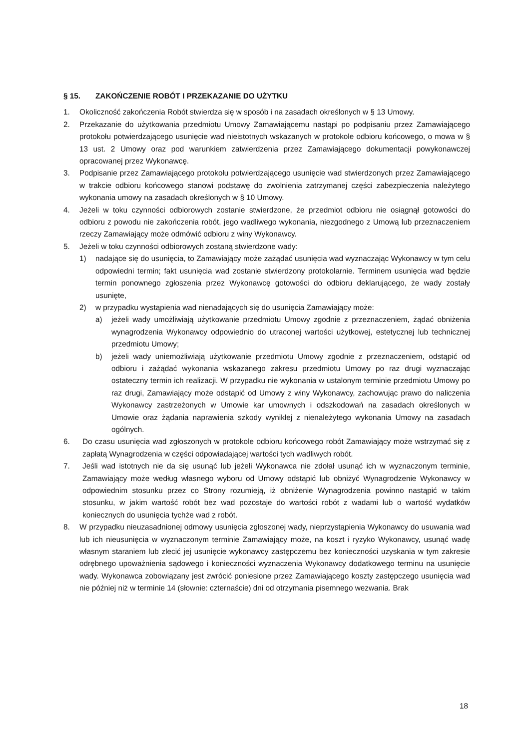§ 15. ZAKOŃCZENIE ROBÓT I PRZEKAZANIE DO UŻYTKU
1. Okoliczność zakończenia Robót stwierdza się w sposób i na zasadach określonych w § 13 Umowy.
2. Przekazanie do użytkowania przedmiotu Umowy Zamawiającemu nastąpi po podpisaniu przez Zamawiającego protokołu potwierdzającego usunięcie wad nieistotnych wskazanych w protokole odbioru końcowego, o mowa w § 13 ust. 2 Umowy oraz pod warunkiem zatwierdzenia przez Zamawiającego dokumentacji powykonawczej opracowanej przez Wykonawcę.
3. Podpisanie przez Zamawiającego protokołu potwierdzającego usunięcie wad stwierdzonych przez Zamawiającego w trakcie odbioru końcowego stanowi podstawę do zwolnienia zatrzymanej części zabezpieczenia należytego wykonania umowy na zasadach określonych w § 10 Umowy.
4. Jeżeli w toku czynności odbiorowych zostanie stwierdzone, że przedmiot odbioru nie osiągnął gotowości do odbioru z powodu nie zakończenia robót, jego wadliwego wykonania, niezgodnego z Umową lub przeznaczeniem rzeczy Zamawiający może odmówić odbioru z winy Wykonawcy.
5. Jeżeli w toku czynności odbiorowych zostaną stwierdzone wady:
1) nadające się do usunięcia, to Zamawiający może zażądać usunięcia wad wyznaczając Wykonawcy w tym celu odpowiedni termin; fakt usunięcia wad zostanie stwierdzony protokolarnie. Terminem usunięcia wad będzie termin ponownego zgłoszenia przez Wykonawcę gotowości do odbioru deklarującego, że wady zostały usunięte,
2) w przypadku wystąpienia wad nienadających się do usunięcia Zamawiający może:
a) jeżeli wady umożliwiają użytkowanie przedmiotu Umowy zgodnie z przeznaczeniem, żądać obniżenia wynagrodzenia Wykonawcy odpowiednio do utraconej wartości użytkowej, estetycznej lub technicznej przedmiotu Umowy;
b) jeżeli wady uniemożliwiają użytkowanie przedmiotu Umowy zgodnie z przeznaczeniem, odstąpić od odbioru i zażądać wykonania wskazanego zakresu przedmiotu Umowy po raz drugi wyznaczając ostateczny termin ich realizacji. W przypadku nie wykonania w ustalonym terminie przedmiotu Umowy po raz drugi, Zamawiający może odstąpić od Umowy z winy Wykonawcy, zachowując prawo do naliczenia Wykonawcy zastrzeżonych w Umowie kar umownych i odszkodowań na zasadach określonych w Umowie oraz żądania naprawienia szkody wynikłej z nienależytego wykonania Umowy na zasadach ogólnych.
6. Do czasu usunięcia wad zgłoszonych w protokole odbioru końcowego robót Zamawiający może wstrzymać się z zapłatą Wynagrodzenia w części odpowiadającej wartości tych wadliwych robót.
7. Jeśli wad istotnych nie da się usunąć lub jeżeli Wykonawca nie zdołał usunąć ich w wyznaczonym terminie, Zamawiający może według własnego wyboru od Umowy odstąpić lub obniżyć Wynagrodzenie Wykonawcy w odpowiednim stosunku przez co Strony rozumieją, iż obniżenie Wynagrodzenia powinno nastąpić w takim stosunku, w jakim wartość robót bez wad pozostaje do wartości robót z wadami lub o wartość wydatków koniecznych do usunięcia tychże wad z robót.
8. W przypadku nieuzasadnionej odmowy usunięcia zgłoszonej wady, nieprzystąpienia Wykonawcy do usuwania wad lub ich nieusunięcia w wyznaczonym terminie Zamawiający może, na koszt i ryzyko Wykonawcy, usunąć wadę własnym staraniem lub zlecić jej usunięcie wykonawcy zastępczemu bez konieczności uzyskania w tym zakresie odrębnego upoważnienia sądowego i konieczności wyznaczenia Wykonawcy dodatkowego terminu na usunięcie wady. Wykonawca zobowiązany jest zwrócić poniesione przez Zamawiającego koszty zastępczego usunięcia wad nie później niż w terminie 14 (słownie: czternaście) dni od otrzymania pisemnego wezwania. Brak
18